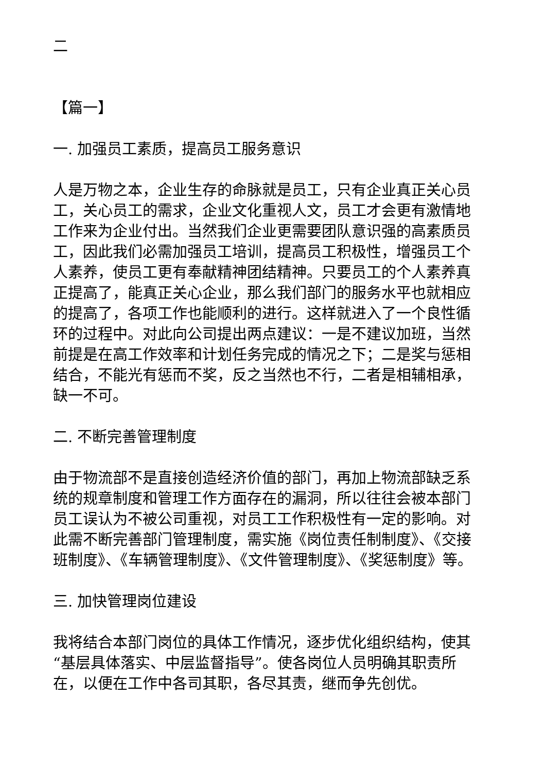二
【篇一】
一. 加强员工素质，提高员工服务意识
人是万物之本，企业生存的命脉就是员工，只有企业真正关心员工，关心员工的需求，企业文化重视人文，员工才会更有激情地工作来为企业付出。当然我们企业更需要团队意识强的高素质员工，因此我们必需加强员工培训，提高员工积极性，增强员工个人素养，使员工更有奉献精神团结精神。只要员工的个人素养真正提高了，能真正关心企业，那么我们部门的服务水平也就相应的提高了，各项工作也能顺利的进行。这样就进入了一个良性循环的过程中。对此向公司提出两点建议：一是不建议加班，当然前提是在高工作效率和计划任务完成的情况之下；二是奖与惩相结合，不能光有惩而不奖，反之当然也不行，二者是相辅相承，缺一不可。
二. 不断完善管理制度
由于物流部不是直接创造经济价值的部门，再加上物流部缺乏系统的规章制度和管理工作方面存在的漏洞，所以往往会被本部门员工误认为不被公司重视，对员工工作积极性有一定的影响。对此需不断完善部门管理制度，需实施《岗位责任制制度》、《交接班制度》、《车辆管理制度》、《文件管理制度》、《奖惩制度》等。
三. 加快管理岗位建设
我将结合本部门岗位的具体工作情况，逐步优化组织结构，使其“基层具体落实、中层监督指导”。使各岗位人员明确其职责所在，以便在工作中各司其职，各尽其责，继而争先创优。